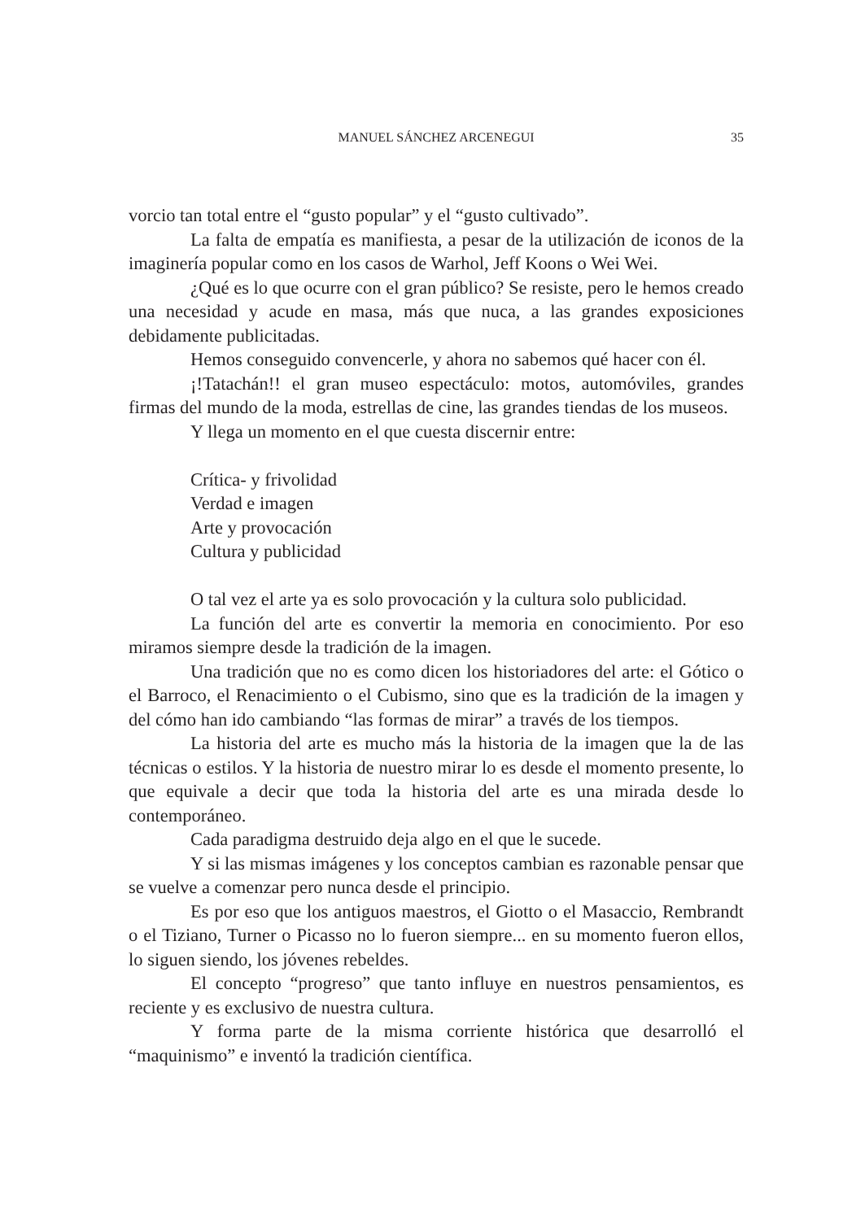MANUEL SÁNCHEZ ARCENEGUI
35
vorcio tan total entre el “gusto popular” y el “gusto cultivado”.
La falta de empatía es manifiesta, a pesar de la utilización de iconos de la imaginería popular como en los casos de Warhol, Jeff Koons o Wei Wei.
¿Qué es lo que ocurre con el gran público? Se resiste, pero le hemos creado una necesidad y acude en masa, más que nuca, a las grandes exposiciones debidamente publicitadas.
Hemos conseguido convencerle, y ahora no sabemos qué hacer con él.
¡!Tatachán!! el gran museo espectáculo: motos, automóviles, grandes firmas del mundo de la moda, estrellas de cine, las grandes tiendas de los museos.
Y llega un momento en el que cuesta discernir entre:
Crítica- y frivolidad
Verdad e imagen
Arte y provocación
Cultura y publicidad
O tal vez el arte ya es solo provocación y la cultura solo publicidad.
La función del arte es convertir la memoria en conocimiento. Por eso miramos siempre desde la tradición de la imagen.
Una tradición que no es como dicen los historiadores del arte: el Gótico o el Barroco, el Renacimiento o el Cubismo, sino que es la tradición de la imagen y del cómo han ido cambiando “las formas de mirar” a través de los tiempos.
La historia del arte es mucho más la historia de la imagen que la de las técnicas o estilos. Y la historia de nuestro mirar lo es desde el momento presente, lo que equivale a decir que toda la historia del arte es una mirada desde lo contemporáneo.
Cada paradigma destruido deja algo en el que le sucede.
Y si las mismas imágenes y los conceptos cambian es razonable pensar que se vuelve a comenzar pero nunca desde el principio.
Es por eso que los antiguos maestros, el Giotto o el Masaccio, Rembrandt o el Tiziano, Turner o Picasso no lo fueron siempre... en su momento fueron ellos, lo siguen siendo, los jóvenes rebeldes.
El concepto “progreso” que tanto influye en nuestros pensamientos, es reciente y es exclusivo de nuestra cultura.
Y forma parte de la misma corriente histórica que desarrolló el “maquinismo” e inventó la tradición científica.